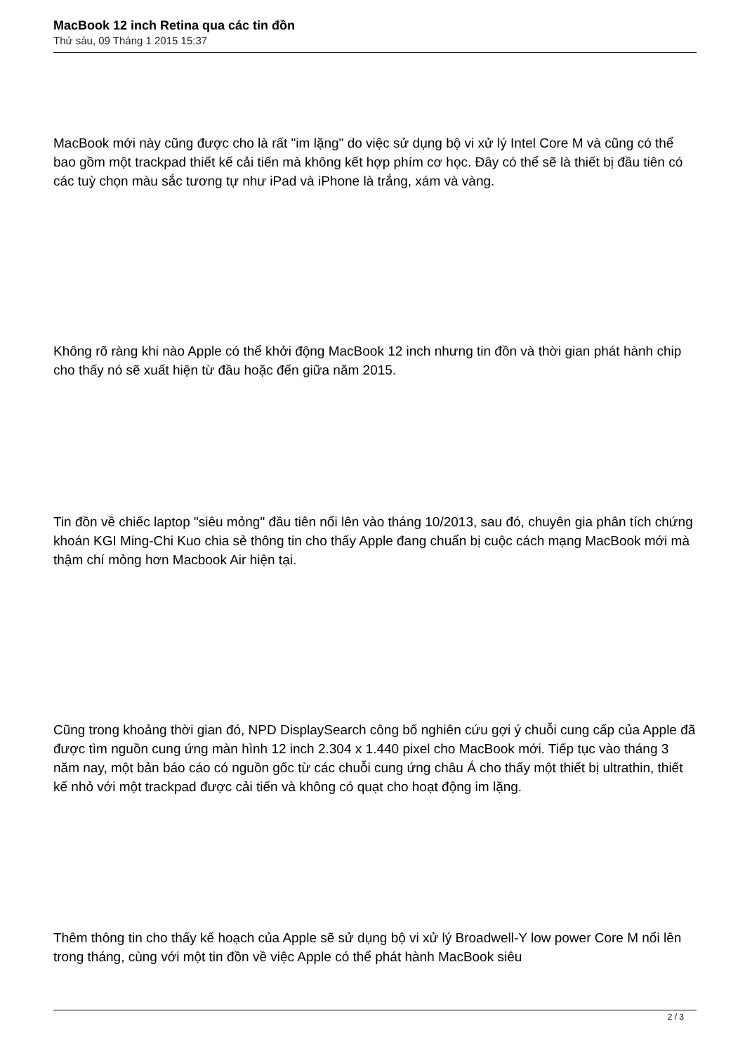MacBook 12 inch Retina qua các tin đồn
Thứ sáu, 09 Tháng 1 2015 15:37
MacBook mới này cũng được cho là rất "im lặng" do việc sử dụng bộ vi xử lý Intel Core M và cũng có thể bao gồm một trackpad thiết kế cải tiến mà không kết hợp phím cơ học. Đây có thể sẽ là thiết bị đầu tiên có các tuỳ chọn màu sắc tương tự như iPad và iPhone là trắng, xám và vàng.
Không rõ ràng khi nào Apple có thể khởi động MacBook 12 inch nhưng tin đồn và thời gian phát hành chip cho thấy nó sẽ xuất hiện từ đầu hoặc đến giữa năm 2015.
Tin đồn về chiếc laptop "siêu mỏng" đầu tiên nổi lên vào tháng 10/2013, sau đó, chuyên gia phân tích chứng khoán KGI Ming-Chi Kuo chia sẻ thông tin cho thấy Apple đang chuẩn bị cuộc cách mạng MacBook mới mà thậm chí mỏng hơn Macbook Air hiện tại.
Cũng trong khoảng thời gian đó, NPD DisplaySearch công bố nghiên cứu gợi ý chuỗi cung cấp của Apple đã được tìm nguồn cung ứng màn hình 12 inch 2.304 x 1.440 pixel cho MacBook mới. Tiếp tục vào tháng 3 năm nay, một bản báo cáo có nguồn gốc từ các chuỗi cung ứng châu Á cho thấy một thiết bị ultrathin, thiết kế nhỏ với một trackpad được cải tiến và không có quạt cho hoạt động im lặng.
Thêm thông tin cho thấy kế hoạch của Apple sẽ sử dụng bộ vi xử lý Broadwell-Y low power Core M nổi lên trong tháng, cùng với một tin đồn về việc Apple có thể phát hành MacBook siêu
2 / 3